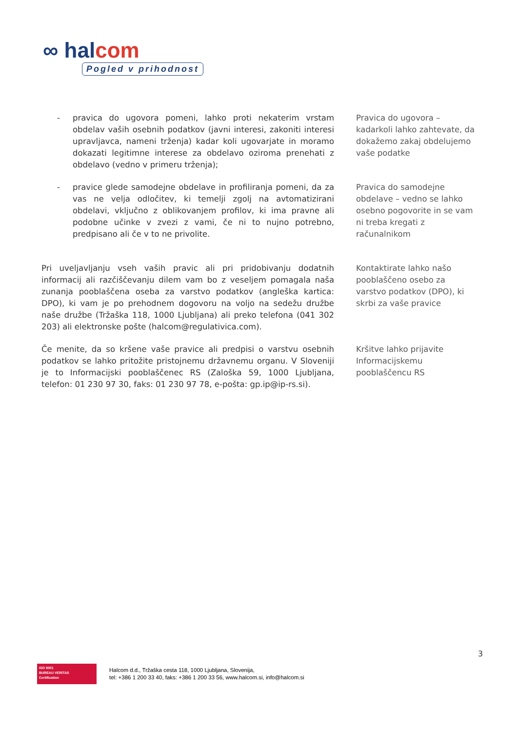∞ halcom
Pogled v prihodnost
- pravica do ugovora pomeni, lahko proti nekaterim vrstam obdelav vaših osebnih podatkov (javni interesi, zakoniti interesi upravljavca, nameni trženja) kadar koli ugovarjate in moramo dokazati legitimne interese za obdelavo oziroma prenehati z obdelavo (vedno v primeru trženja);
Pravica do ugovora – kadarkoli lahko zahtevate, da dokažemo zakaj obdelujemo vaše podatke
- pravice glede samodejne obdelave in profiliranja pomeni, da za vas ne velja odločitev, ki temelji zgolj na avtomatizirani obdelavi, vključno z oblikovanjem profilov, ki ima pravne ali podobne učinke v zvezi z vami, če ni to nujno potrebno, predpisano ali če v to ne privolite.
Pravica do samodejne obdelave – vedno se lahko osebno pogovorite in se vam ni treba kregati z računalnikom
Pri uveljavljanju vseh vaših pravic ali pri pridobivanju dodatnih informacij ali razčiščevanju dilem vam bo z veseljem pomagala naša zunanja pooblaščena oseba za varstvo podatkov (angleška kartica: DPO), ki vam je po prehodnem dogovoru na voljo na sedežu družbe naše družbe (Tržaška 118, 1000 Ljubljana) ali preko telefona (041 302 203) ali elektronske pošte (halcom@regulativica.com).
Kontaktirate lahko našo pooblaščeno osebo za varstvo podatkov (DPO), ki skrbi za vaše pravice
Če menite, da so kršene vaše pravice ali predpisi o varstvu osebnih podatkov se lahko pritožite pristojnemu državnemu organu. V Sloveniji je to Informacijski pooblaščenec RS (Zaloška 59, 1000 Ljubljana, telefon: 01 230 97 30, faks: 01 230 97 78, e-pošta: gp.ip@ip-rs.si).
Kršitve lahko prijavite Informacijskemu pooblaščencu RS
3
ISO 9001
BUREAU VERITAS
Certification
Halcom d.d., Tržaška cesta 118, 1000 Ljubljana, Slovenija,
tel: +386 1 200 33 40, faks: +386 1 200 33 56, www.halcom.si, info@halcom.si